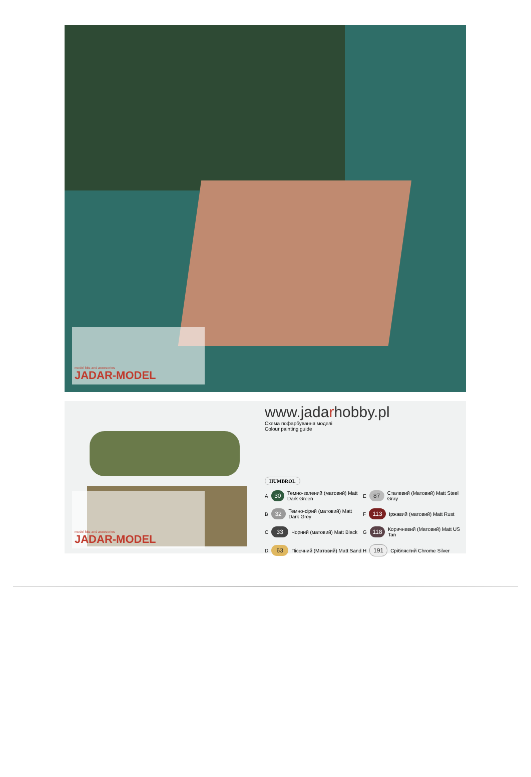model kits and accesories
JADAR-MODEL
model kits and accesories
JADAR-MODEL
www.jadarhobby.pl
Схема пофарбування моделі
Colour painting guide
HUMBROL
A 30 Темно-зелений (матовий) Matt Dark Green
E 87 Сталевий (Матовий) Matt Steel Gray
B 32 Темно-сірий (матовий) Matt Dark Grey
F 113 Іржавий (матовий) Matt Rust
C 33 Чорний (матовий) Matt Black
G 118 Коричневий (Матовий) Matt US Tan
D 63 Пісочний (Матовий) Matt Sand
H 191 Сріблястий Chrome Silver